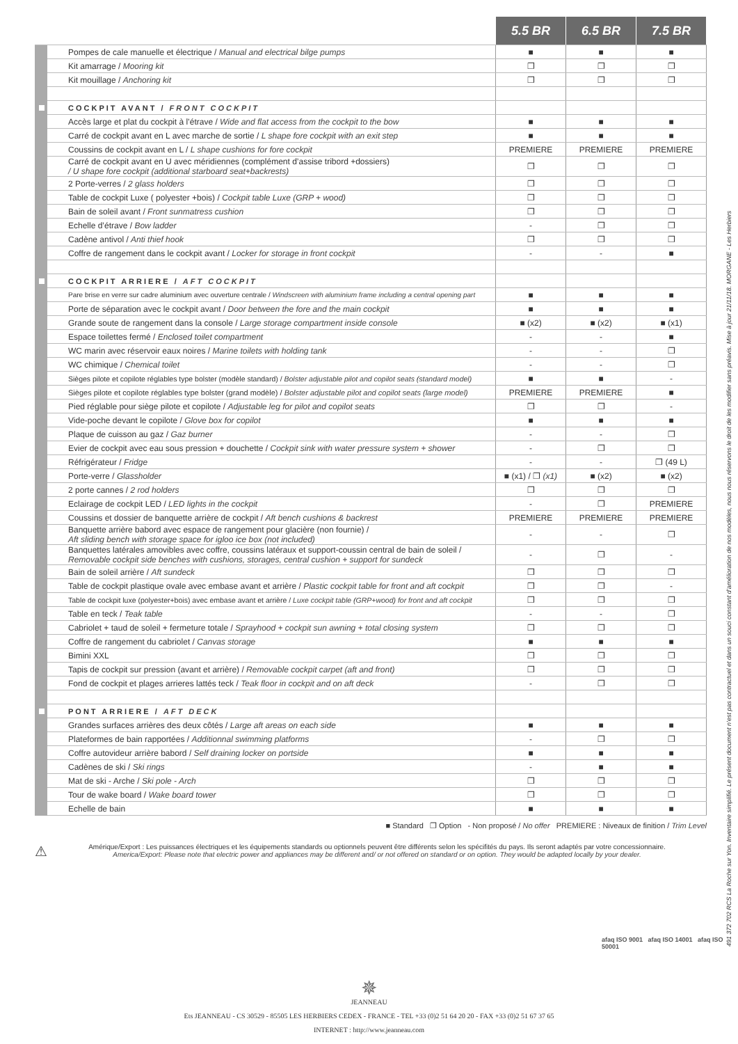| | | 5.5 BR | 6.5 BR | 7.5 BR |
| --- | --- | --- | --- | --- |
| | Pompes de cale manuelle et électrique / Manual and electrical bilge pumps | ■ | ■ | ■ |
| | Kit amarrage / Mooring kit | ❐ | ❐ | ❐ |
| | Kit mouillage / Anchoring kit | ❐ | ❐ | ❐ |
| | COCKPIT AVANT / FRONT COCKPIT | | | |
| | Accès large et plat du cockpit à l’étrave / Wide and flat access from the cockpit to the bow | ■ | ■ | ■ |
| | Carré de cockpit avant en L avec marche de sortie / L shape fore cockpit with an exit step | ■ | ■ | ■ |
| | Coussins de cockpit avant en L / L shape cushions for fore cockpit | PREMIERE | PREMIERE | PREMIERE |
| | Carré de cockpit avant en U avec méridiennes (complément d’assise tribord +dossiers) / U shape fore cockpit (additional starboard seat+backrests) | ❐ | ❐ | ❐ |
| | 2 Porte-verres / 2 glass holders | ❐ | ❐ | ❐ |
| | Table de cockpit Luxe ( polyester +bois) / Cockpit table Luxe (GRP + wood) | ❐ | ❐ | ❐ |
| | Bain de soleil avant / Front sunmatress cushion | ❐ | ❐ | ❐ |
| | Echelle d’étrave / Bow ladder | - | ❐ | ❐ |
| | Cadène antivol / Anti thief hook | ❐ | ❐ | ❐ |
| | Coffre de rangement dans le cockpit avant / Locker for storage in front cockpit | - | - | ■ |
| | COCKPIT ARRIERE / AFT COCKPIT | | | |
| | Pare brise en verre sur cadre aluminium avec ouverture centrale / Windscreen with aluminium frame including a central opening part | ■ | ■ | ■ |
| | Porte de séparation avec le cockpit avant / Door between the fore and the main cockpit | ■ | ■ | ■ |
| | Grande soute de rangement dans la console / Large storage compartment inside console | ■ (x2) | ■ (x2) | ■ (x1) |
| | Espace toilettes fermé / Enclosed toilet compartment | - | - | ■ |
| | WC marin avec réservoir eaux noires / Marine toilets with holding tank | - | - | ❐ |
| | WC chimique / Chemical toilet | - | - | ❐ |
| | Sièges pilote et copilote réglables type bolster (modèle standard) / Bolster adjustable pilot and copilot seats (standard model) | ■ | ■ | - |
| | Sièges pilote et copilote réglables type bolster (grand modèle) / Bolster adjustable pilot and copilot seats (large model) | PREMIERE | PREMIERE | ■ |
| | Pied réglable pour siège pilote et copilote / Adjustable leg for pilot and copilot seats | ❐ | ❐ | - |
| | Vide-poche devant le copilote / Glove box for copilot | ■ | ■ | ■ |
| | Plaque de cuisson au gaz / Gaz burner | - | - | ❐ |
| | Evier de cockpit avec eau sous pression + douchette / Cockpit sink with water pressure system + shower | - | ❐ | ❐ |
| | Réfrigérateur / Fridge | - | - | ❐ (49 L) |
| | Porte-verre / Glassholder | ■ (x1) / ❐ (x1) | ■ (x2) | ■ (x2) |
| | 2 porte cannes / 2 rod holders | ❐ | ❐ | ❐ |
| | Eclairage de cockpit LED / LED lights in the cockpit | - | ❐ | PREMIERE |
| | Coussins et dossier de banquette arrière de cockpit / Aft bench cushions & backrest | PREMIERE | PREMIERE | PREMIERE |
| | Banquette arrière babord avec espace de rangement pour glacière (non fournie) / Aft sliding bench with storage space for igloo ice box (not included) | - | - | ❐ |
| | Banquettes latérales amovibles avec coffre, coussins latéraux et support-coussin central de bain de soleil / Removable cockpit side benches with cushions, storages, central cushion + support for sundeck | - | ❐ | - |
| | Bain de soleil arrière / Aft sundeck | ❐ | ❐ | ❐ |
| | Table de cockpit plastique ovale avec embase avant et arrière / Plastic cockpit table for front and aft cockpit | ❐ | ❐ | - |
| | Table de cockpit luxe (polyester+bois) avec embase avant et arrière / Luxe cockpit table (GRP+wood) for front and aft cockpit | ❐ | ❐ | ❐ |
| | Table en teck / Teak table | - | - | ❐ |
| | Cabriolet + taud de soleil + fermeture totale / Sprayhood + cockpit sun awning + total closing system | ❐ | ❐ | ❐ |
| | Coffre de rangement du cabriolet / Canvas storage | ■ | ■ | ■ |
| | Bimini XXL | ❐ | ❐ | ❐ |
| | Tapis de cockpit sur pression (avant et arrière) / Removable cockpit carpet (aft and front) | ❐ | ❐ | ❐ |
| | Fond de cockpit et plages arrieres lattés teck / Teak floor in cockpit and on aft deck | - | ❐ | ❐ |
| | PONT ARRIERE / AFT DECK | | | |
| | Grandes surfaces arrières des deux côtés / Large aft areas on each side | ■ | ■ | ■ |
| | Plateformes de bain rapportées / Additionnal swimming platforms | - | ❐ | ❐ |
| | Coffre autovideur arrière babord / Self draining locker on portside | ■ | ■ | ■ |
| | Cadènes de ski / Ski rings | - | ■ | ■ |
| | Mat de ski - Arche / Ski pole - Arch | ❐ | ❐ | ❐ |
| | Tour de wake board / Wake board tower | ❐ | ❐ | ❐ |
| | Echelle de bain | ■ | ■ | ■ |
■ Standard ❐ Option - Non proposé / No offer PREMIERE : Niveaux de finition / Trim Level
⚠ Amérique/Export : Les puissances électriques et les équipements standards ou optionnels peuvent être différents selon les spécifités du pays. Ils seront adaptés par votre concessionnaire.
America/Export: Please note that electric power and appliances may be different and/ or not offered on standard or on option. They would be adapted locally by your dealer.
afaq ISO 9001 afaq ISO 14001 afaq ISO 50001
✵
JEANNEAU
Ets JEANNEAU - CS 30529 - 85505 LES HERBIERS CEDEX - FRANCE - TEL +33 (0)2 51 64 20 20 - FAX +33 (0)2 51 67 37 65
INTERNET : http://www.jeanneau.com
491 372 702 RCS La Roche sur Yon. Inventaire simplifié. Le présent document n’est pas contractuel et dans un souci constant d’amélioration de nos modèles, nous nous réservons le droit de les modifier sans préavis. Mise à jour 21/11/18. MORGANE - Les Herbiers